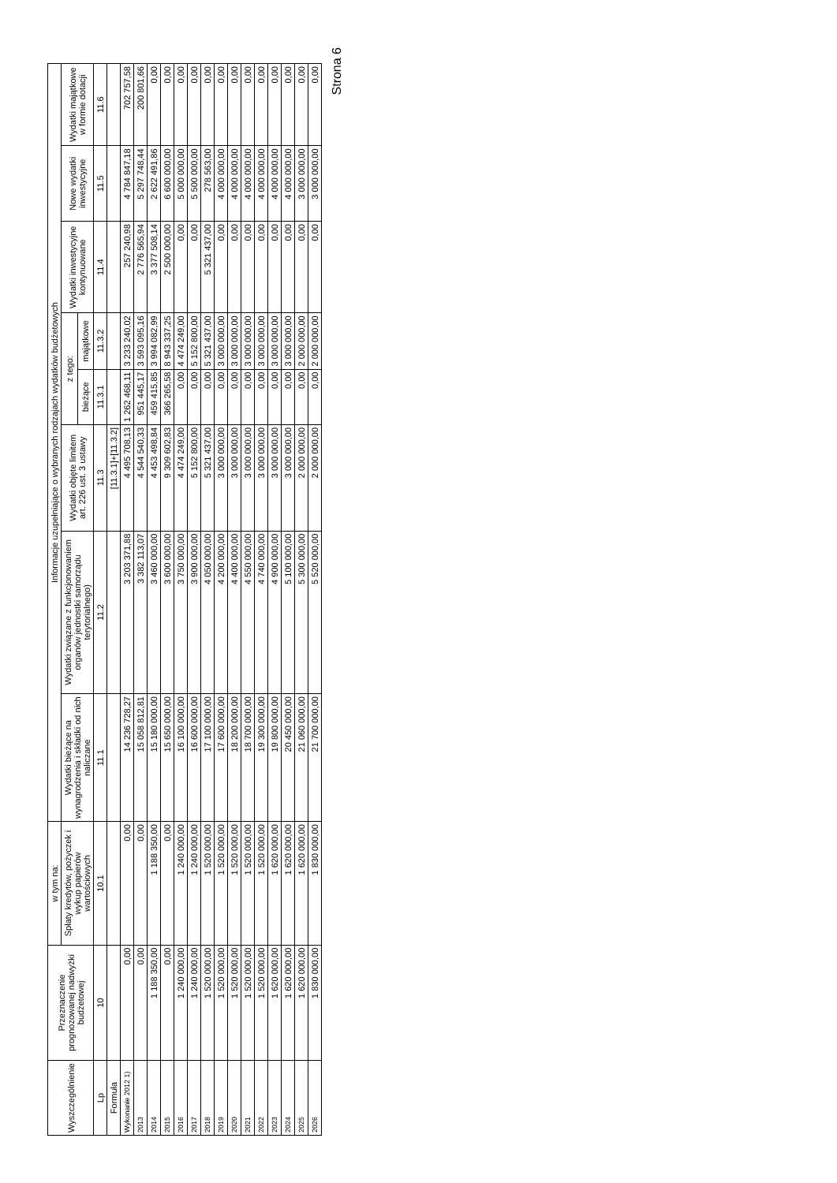| Wyszczególnienie | Przeznaczenie prognozowanej nadwyżki budżetowej | w tym na: | Informacje uzupełniające o wybranych rodzajach wydatków budżetowych | | | | | | | |
| --- | --- | --- | --- | --- | --- | --- | --- | --- | --- | --- |
| | | Spłaty kredytów, pożyczek i wykup papierów wartościowych | Wydatki bieżące na wynagrodzenia i składki od nich naliczane | Wydatki związane z funkcjonowaniem organów jednostki samorządu terytorialnego) | Wydatki objęte limitem art. 226 ust. 3 ustawy | z tego: | | Wydatki inwestycyjne kontynuowane | Nowe wydatki inwestycyjne | Wydatki majątkowe w formie dotacji |
| | | | | | | bieżące | majątkowe | | | |
| Lp | 10 | 10.1 | 11.1 | 11.2 | 11.3 | 11.3.1 | 11.3.2 | 11.4 | 11.5 | 11.6 |
| Formuła | | | | | [11.3.1]+[11.3.2] | | | | | |
| Wykonanie 2012 1) | 0,00 | 0,00 | 14 236 728,27 | 3 203 371,88 | 4 495 708,13 | 1 262 468,11 | 3 233 240,02 | 257 240,98 | 4 784 847,18 | 702 757,58 |
| 2013 | 0,00 | 0,00 | 15 058 812,81 | 3 382 113,07 | 4 544 540,33 | 951 445,17 | 3 593 095,16 | 2 776 565,94 | 5 297 748,44 | 200 801,66 |
| 2014 | 1 188 350,00 | 1 188 350,00 | 15 180 000,00 | 3 460 000,00 | 4 453 498,84 | 459 415,85 | 3 994 082,99 | 3 377 508,14 | 2 622 491,86 | 0,00 |
| 2015 | 0,00 | 0,00 | 15 650 000,00 | 3 600 000,00 | 9 309 602,83 | 366 265,58 | 8 943 337,25 | 2 500 000,00 | 6 600 000,00 | 0,00 |
| 2016 | 1 240 000,00 | 1 240 000,00 | 16 100 000,00 | 3 750 000,00 | 4 474 249,00 | 0,00 | 4 474 249,00 | 0,00 | 5 000 000,00 | 0,00 |
| 2017 | 1 240 000,00 | 1 240 000,00 | 16 600 000,00 | 3 900 000,00 | 5 152 800,00 | 0,00 | 5 152 800,00 | 0,00 | 5 500 000,00 | 0,00 |
| 2018 | 1 520 000,00 | 1 520 000,00 | 17 100 000,00 | 4 050 000,00 | 5 321 437,00 | 0,00 | 5 321 437,00 | 5 321 437,00 | 278 563,00 | 0,00 |
| 2019 | 1 520 000,00 | 1 520 000,00 | 17 600 000,00 | 4 200 000,00 | 3 000 000,00 | 0,00 | 3 000 000,00 | 0,00 | 4 000 000,00 | 0,00 |
| 2020 | 1 520 000,00 | 1 520 000,00 | 18 200 000,00 | 4 400 000,00 | 3 000 000,00 | 0,00 | 3 000 000,00 | 0,00 | 4 000 000,00 | 0,00 |
| 2021 | 1 520 000,00 | 1 520 000,00 | 18 700 000,00 | 4 550 000,00 | 3 000 000,00 | 0,00 | 3 000 000,00 | 0,00 | 4 000 000,00 | 0,00 |
| 2022 | 1 520 000,00 | 1 520 000,00 | 19 300 000,00 | 4 740 000,00 | 3 000 000,00 | 0,00 | 3 000 000,00 | 0,00 | 4 000 000,00 | 0,00 |
| 2023 | 1 620 000,00 | 1 620 000,00 | 19 800 000,00 | 4 900 000,00 | 3 000 000,00 | 0,00 | 3 000 000,00 | 0,00 | 4 000 000,00 | 0,00 |
| 2024 | 1 620 000,00 | 1 620 000,00 | 20 450 000,00 | 5 100 000,00 | 3 000 000,00 | 0,00 | 3 000 000,00 | 0,00 | 4 000 000,00 | 0,00 |
| 2025 | 1 620 000,00 | 1 620 000,00 | 21 060 000,00 | 5 300 000,00 | 2 000 000,00 | 0,00 | 2 000 000,00 | 0,00 | 3 000 000,00 | 0,00 |
| 2026 | 1 830 000,00 | 1 830 000,00 | 21 700 000,00 | 5 520 000,00 | 2 000 000,00 | 0,00 | 2 000 000,00 | 0,00 | 3 000 000,00 | 0,00 |
Strona 6